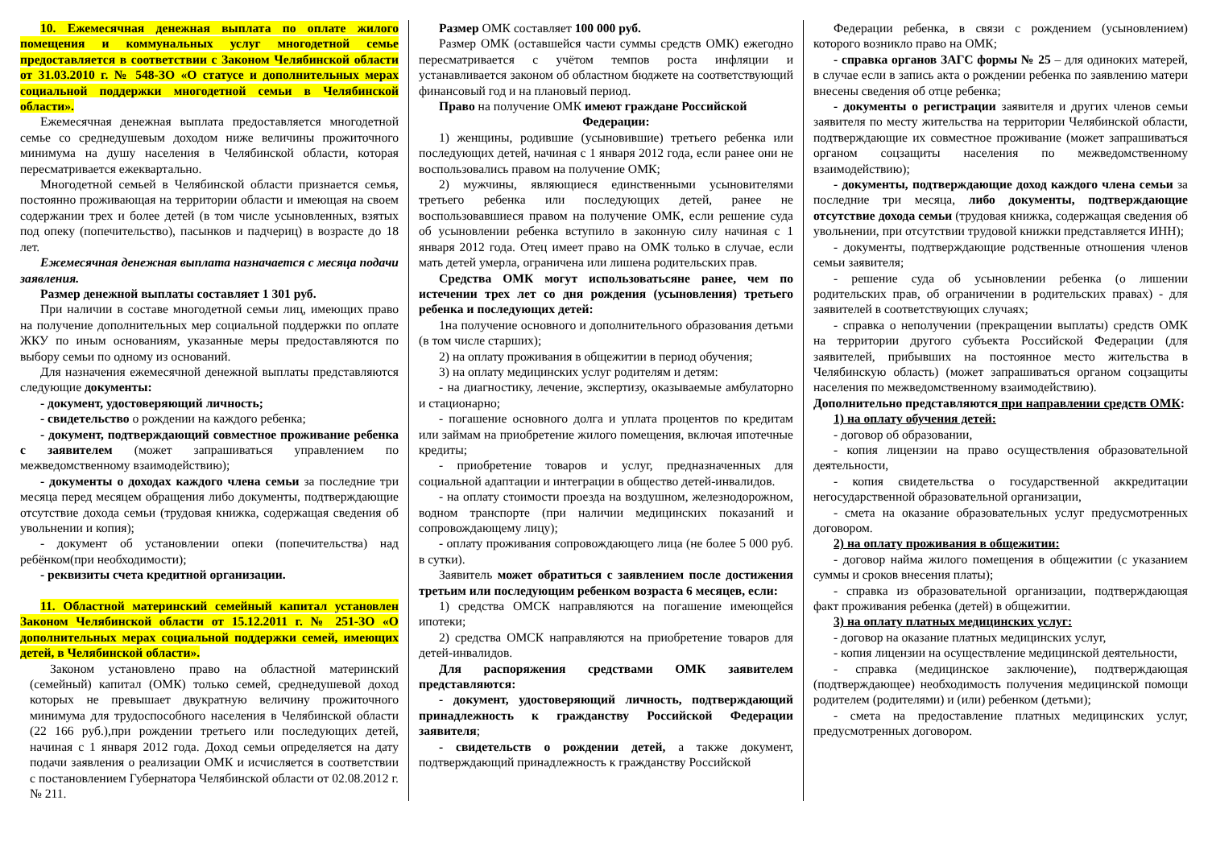10. Ежемесячная денежная выплата по оплате жилого помещения и коммунальных услуг многодетной семье предоставляется в соответствии с Законом Челябинской области от 31.03.2010 г. № 548-ЗО «О статусе и дополнительных мерах социальной поддержки многодетной семьи в Челябинской области».
Ежемесячная денежная выплата предоставляется многодетной семье со среднедушевым доходом ниже величины прожиточного минимума на душу населения в Челябинской области, которая пересматривается ежеквартально.
Многодетной семьей в Челябинской области признается семья, постоянно проживающая на территории области и имеющая на своем содержании трех и более детей (в том числе усыновленных, взятых под опеку (попечительство), пасынков и падчериц) в возрасте до 18 лет.
Ежемесячная денежная выплата назначается с месяца подачи заявления.
Размер денежной выплаты составляет 1 301 руб.
При наличии в составе многодетной семьи лиц, имеющих право на получение дополнительных мер социальной поддержки по оплате ЖКУ по иным основаниям, указанные меры предоставляются по выбору семьи по одному из оснований.
Для назначения ежемесячной денежной выплаты представляются следующие документы:
- документ, удостоверяющий личность;
- свидетельство о рождении на каждого ребенка;
- документ, подтверждающий совместное проживание ребенка с заявителем (может запрашиваться управлением по межведомственному взаимодействию);
- документы о доходах каждого члена семьи за последние три месяца перед месяцем обращения либо документы, подтверждающие отсутствие дохода семьи (трудовая книжка, содержащая сведения об увольнении и копия);
- документ об установлении опеки (попечительства) над ребёнком(при необходимости);
- реквизиты счета кредитной организации.
11. Областной материнский семейный капитал установлен Законом Челябинской области от 15.12.2011 г. № 251-ЗО «О дополнительных мерах социальной поддержки семей, имеющих детей, в Челябинской области».
Законом установлено право на областной материнский (семейный) капитал (ОМК) только семей, среднедушевой доход которых не превышает двукратную величину прожиточного минимума для трудоспособного населения в Челябинской области (22 166 руб.),при рождении третьего или последующих детей, начиная с 1 января 2012 года. Доход семьи определяется на дату подачи заявления о реализации ОМК и исчисляется в соответствии с постановлением Губернатора Челябинской области от 02.08.2012 г. № 211.
Размер ОМК составляет 100 000 руб.
Размер ОМК (оставшейся части суммы средств ОМК) ежегодно пересматривается с учётом темпов роста инфляции и устанавливается законом об областном бюджете на соответствующий финансовый год и на плановый период.
Право на получение ОМК имеют граждане Российской
Федерации:
1) женщины, родившие (усыновившие) третьего ребенка или последующих детей, начиная с 1 января 2012 года, если ранее они не воспользовались правом на получение ОМК;
2) мужчины, являющиеся единственными усыновителями третьего ребенка или последующих детей, ранее не воспользовавшиеся правом на получение ОМК, если решение суда об усыновлении ребенка вступило в законную силу начиная с 1 января 2012 года. Отец имеет право на ОМК только в случае, если мать детей умерла, ограничена или лишена родительских прав.
Средства ОМК могут использоватьсяне ранее, чем по истечении трех лет со дня рождения (усыновления) третьего ребенка и последующих детей:
1на получение основного и дополнительного образования детьми (в том числе старших);
2) на оплату проживания в общежитии в период обучения;
3) на оплату медицинских услуг родителям и детям:
- на диагностику, лечение, экспертизу, оказываемые амбулаторно и стационарно;
- погашение основного долга и уплата процентов по кредитам или займам на приобретение жилого помещения, включая ипотечные кредиты;
- приобретение товаров и услуг, предназначенных для социальной адаптации и интеграции в общество детей-инвалидов.
- на оплату стоимости проезда на воздушном, железнодорожном, водном транспорте (при наличии медицинских показаний и сопровождающему лицу);
- оплату проживания сопровождающего лица (не более 5 000 руб. в сутки).
Заявитель может обратиться с заявлением после достижения третьим или последующим ребенком возраста 6 месяцев, если:
1) средства ОМСК направляются на погашение имеющейся ипотеки;
2) средства ОМСК направляются на приобретение товаров для детей-инвалидов.
Для распоряжения средствами ОМК заявителем представляются:
- документ, удостоверяющий личность, подтверждающий принадлежность к гражданству Российской Федерации заявителя;
- свидетельств о рождении детей, а также документ, подтверждающий принадлежность к гражданству Российской
Федерации ребенка, в связи с рождением (усыновлением) которого возникло право на ОМК;
- справка органов ЗАГС формы № 25 – для одиноких матерей, в случае если в запись акта о рождении ребенка по заявлению матери внесены сведения об отце ребенка;
- документы о регистрации заявителя и других членов семьи заявителя по месту жительства на территории Челябинской области, подтверждающие их совместное проживание (может запрашиваться органом соцзащиты населения по межведомственному взаимодействию);
- документы, подтверждающие доход каждого члена семьи за последние три месяца, либо документы, подтверждающие отсутствие дохода семьи (трудовая книжка, содержащая сведения об увольнении, при отсутствии трудовой книжки представляется ИНН);
- документы, подтверждающие родственные отношения членов семьи заявителя;
- решение суда об усыновлении ребенка (о лишении родительских прав, об ограничении в родительских правах) - для заявителей в соответствующих случаях;
- справка о неполучении (прекращении выплаты) средств ОМК на территории другого субъекта Российской Федерации (для заявителей, прибывших на постоянное место жительства в Челябинскую область) (может запрашиваться органом соцзащиты населения по межведомственному взаимодействию).
Дополнительно представляются при направлении средств ОМК:
1) на оплату обучения детей:
- договор об образовании,
- копия лицензии на право осуществления образовательной деятельности,
- копия свидетельства о государственной аккредитации негосударственной образовательной организации,
- смета на оказание образовательных услуг предусмотренных договором.
2) на оплату проживания в общежитии:
- договор найма жилого помещения в общежитии (с указанием суммы и сроков внесения платы);
- справка из образовательной организации, подтверждающая факт проживания ребенка (детей) в общежитии.
3) на оплату платных медицинских услуг:
- договор на оказание платных медицинских услуг,
- копия лицензии на осуществление медицинской деятельности,
- справка (медицинское заключение), подтверждающая (подтверждающее) необходимость получения медицинской помощи родителем (родителями) и (или) ребенком (детьми);
- смета на предоставление платных медицинских услуг, предусмотренных договором.